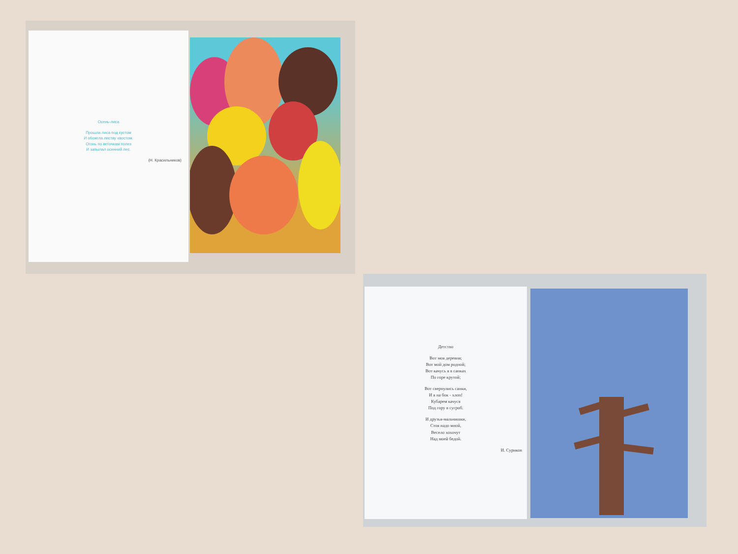Осень-лиса
Прошла лиса под кустом
И обожгла листву хвостом.
Огонь по веточкам полез
И запылал осенний лес.
(Н. Красильников)
Детство
Вот моя деревня;
Вот мой дом родной;
Вот качусь я в санках
По горе крутой;
Вот свернулись санки,
И я на бок - хлоп!
Кубарем качуся
Под гору в сугроб.
И друзья-мальчишки,
Стоя надо мной,
Весело хохочут
Над моей бедой.
И. Суриков